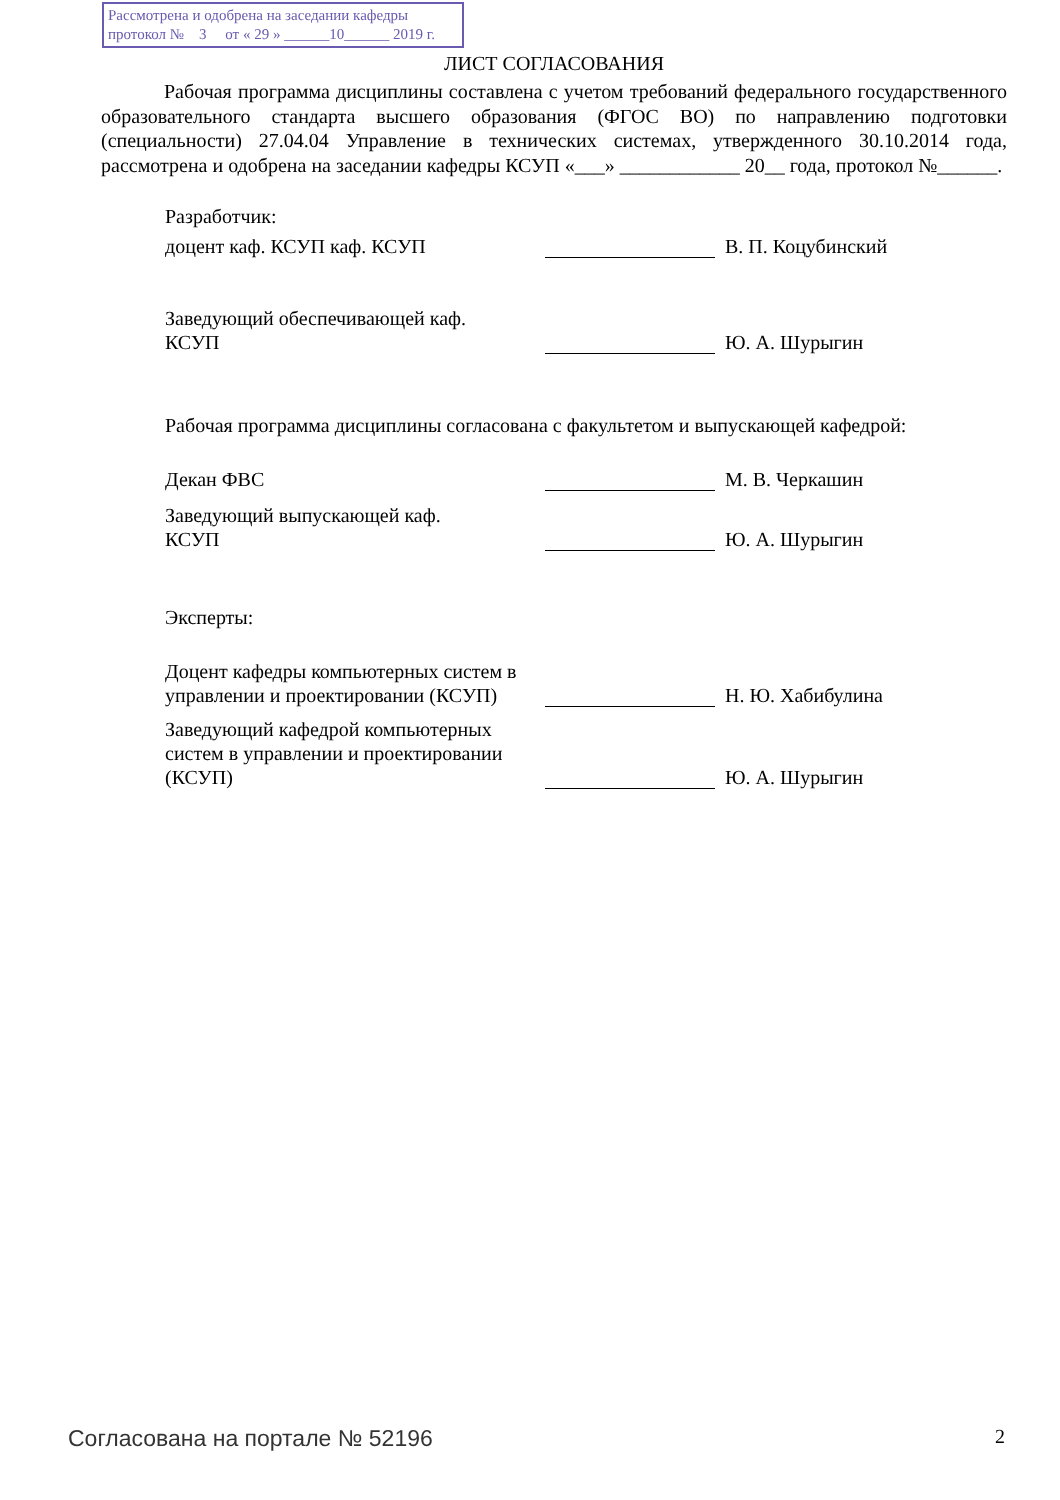Рассмотрена и одобрена на заседании кафедры
протокол № 3 от « 29 » ______10______ 2019 г.
ЛИСТ СОГЛАСОВАНИЯ
Рабочая программа дисциплины составлена с учетом требований федерального государственного образовательного стандарта высшего образования (ФГОС ВО) по направлению подготовки (специальности) 27.04.04 Управление в технических системах, утвержденного 30.10.2014 года, рассмотрена и одобрена на заседании кафедры КСУП «___» ____________ 20__ года, протокол №______.
Разработчик:
доцент каф. КСУП каф. КСУП
В. П. Коцубинский
Заведующий обеспечивающей каф.
КСУП
Ю. А. Шурыгин
Рабочая программа дисциплины согласована с факультетом и выпускающей кафедрой:
Декан ФВС
М. В. Черкашин
Заведующий выпускающей каф.
КСУП
Ю. А. Шурыгин
Эксперты:
Доцент кафедры компьютерных систем в управлении и проектировании (КСУП)
Н. Ю. Хабибулина
Заведующий кафедрой компьютерных систем в управлении и проектировании (КСУП)
Ю. А. Шурыгин
Согласована на портале № 52196 2